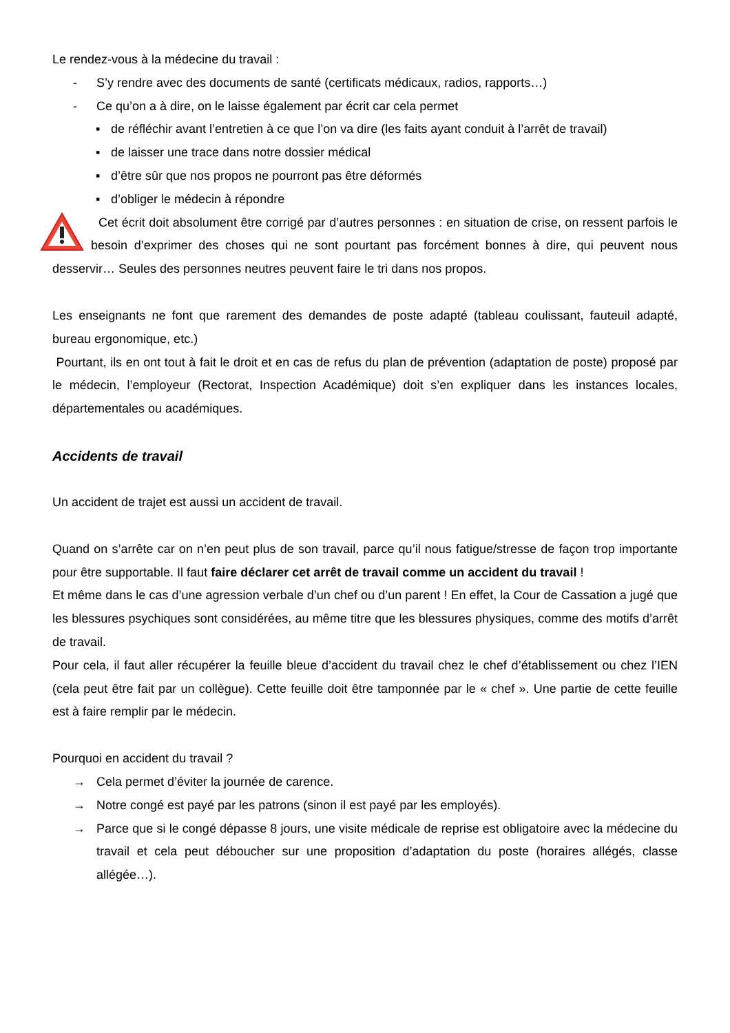Le rendez-vous à la médecine du travail :
- S’y rendre avec des documents de santé (certificats médicaux, radios, rapports…)
- Ce qu’on a à dire, on le laisse également par écrit car cela permet
▪ de réfléchir avant l’entretien à ce que l’on va dire (les faits ayant conduit à l’arrêt de travail)
▪ de laisser une trace dans notre dossier médical
▪ d’être sûr que nos propos ne pourront pas être déformés
▪ d’obliger le médecin à répondre
Cet écrit doit absolument être corrigé par d’autres personnes : en situation de crise, on ressent parfois le besoin d’exprimer des choses qui ne sont pourtant pas forcément bonnes à dire, qui peuvent nous desservir… Seules des personnes neutres peuvent faire le tri dans nos propos.
Les enseignants ne font que rarement des demandes de poste adapté (tableau coulissant, fauteuil adapté, bureau ergonomique, etc.)
Pourtant, ils en ont tout à fait le droit et en cas de refus du plan de prévention (adaptation de poste) proposé par le médecin, l’employeur (Rectorat, Inspection Académique) doit s’en expliquer dans les instances locales, départementales ou académiques.
Accidents de travail
Un accident de trajet est aussi un accident de travail.
Quand on s’arrête car on n’en peut plus de son travail, parce qu’il nous fatigue/stresse de façon trop importante pour être supportable. Il faut faire déclarer cet arrêt de travail comme un accident du travail !
Et même dans le cas d’une agression verbale d’un chef ou d’un parent ! En effet, la Cour de Cassation a jugé que les blessures psychiques sont considérées, au même titre que les blessures physiques, comme des motifs d’arrêt de travail.
Pour cela, il faut aller récupérer la feuille bleue d’accident du travail chez le chef d’établissement ou chez l’IEN (cela peut être fait par un collègue). Cette feuille doit être tamponnée par le « chef ». Une partie de cette feuille est à faire remplir par le médecin.
Pourquoi en accident du travail ?
→ Cela permet d’éviter la journée de carence.
→ Notre congé est payé par les patrons (sinon il est payé par les employés).
→ Parce que si le congé dépasse 8 jours, une visite médicale de reprise est obligatoire avec la médecine du travail et cela peut déboucher sur une proposition d’adaptation du poste (horaires allégés, classe allégée…).